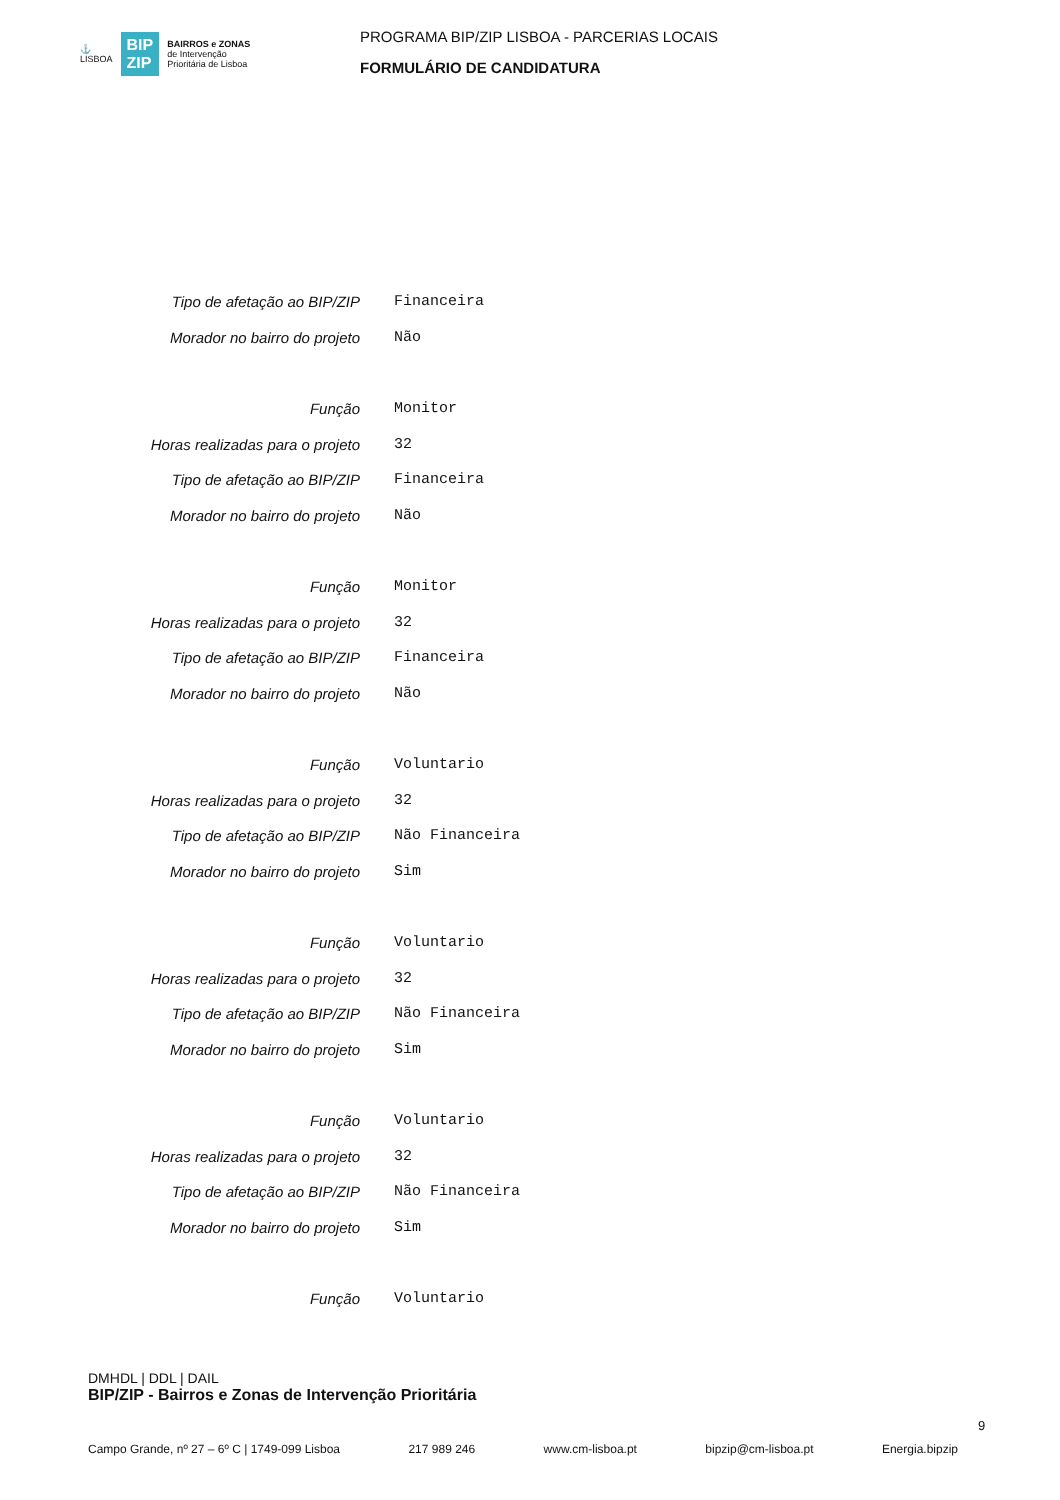⚓
LISBOA
BIP
ZIP
BAIRROS e ZONAS
de Intervenção
Prioritária de Lisboa
PROGRAMA BIP/ZIP LISBOA - PARCERIAS LOCAIS
FORMULÁRIO DE CANDIDATURA
| Tipo de afetação ao BIP/ZIP | Financeira |
| Morador no bairro do projeto | Não |
| Função | Monitor |
| Horas realizadas para o projeto | 32 |
| Tipo de afetação ao BIP/ZIP | Financeira |
| Morador no bairro do projeto | Não |
| Função | Monitor |
| Horas realizadas para o projeto | 32 |
| Tipo de afetação ao BIP/ZIP | Financeira |
| Morador no bairro do projeto | Não |
| Função | Voluntario |
| Horas realizadas para o projeto | 32 |
| Tipo de afetação ao BIP/ZIP | Não Financeira |
| Morador no bairro do projeto | Sim |
| Função | Voluntario |
| Horas realizadas para o projeto | 32 |
| Tipo de afetação ao BIP/ZIP | Não Financeira |
| Morador no bairro do projeto | Sim |
| Função | Voluntario |
| Horas realizadas para o projeto | 32 |
| Tipo de afetação ao BIP/ZIP | Não Financeira |
| Morador no bairro do projeto | Sim |
| Função | Voluntario |
DMHDL | DDL | DAIL
BIP/ZIP - Bairros e Zonas de Intervenção Prioritária
9
Campo Grande, nº 27 – 6º C | 1749-099 Lisboa 217 989 246 www.cm-lisboa.pt bipzip@cm-lisboa.pt Energia.bipzip